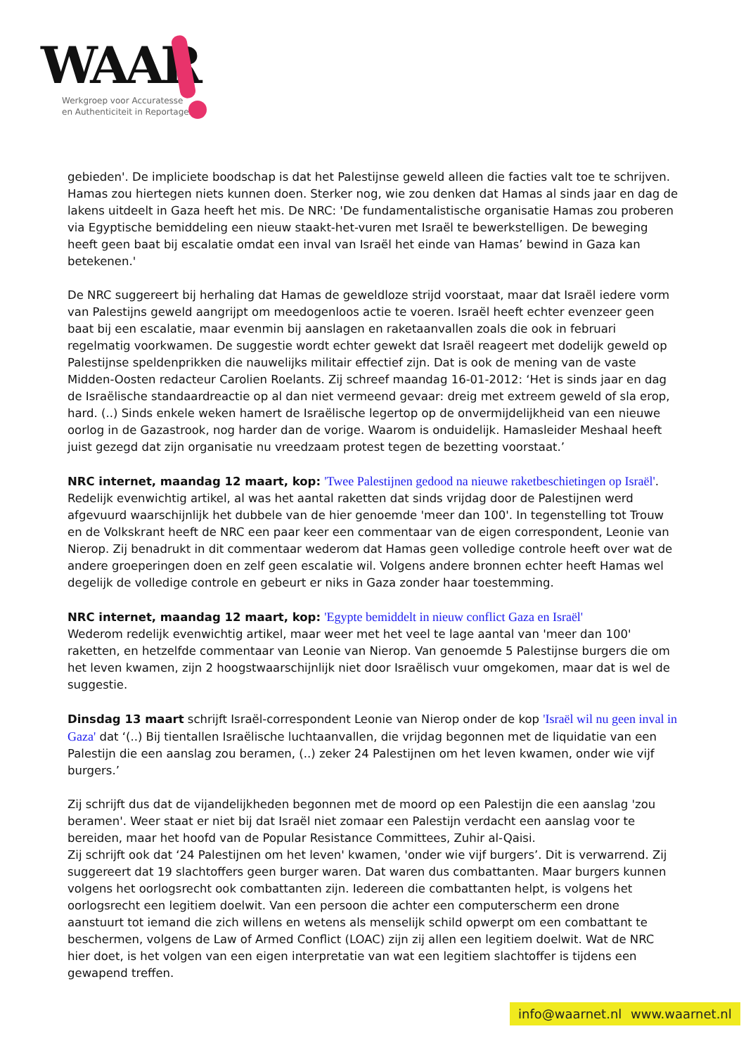WAAR
Werkgroep voor Accuratesse
en Authenticiteit in Reportages
gebieden'. De impliciete boodschap is dat het Palestijnse geweld alleen die facties valt toe te schrijven. Hamas zou hiertegen niets kunnen doen. Sterker nog, wie zou denken dat Hamas al sinds jaar en dag de lakens uitdeelt in Gaza heeft het mis. De NRC: 'De fundamentalistische organisatie Hamas zou proberen via Egyptische bemiddeling een nieuw staakt-het-vuren met Israël te bewerkstelligen. De beweging heeft geen baat bij escalatie omdat een inval van Israël het einde van Hamas’ bewind in Gaza kan betekenen.'
De NRC suggereert bij herhaling dat Hamas de geweldloze strijd voorstaat, maar dat Israël iedere vorm van Palestijns geweld aangrijpt om meedogenloos actie te voeren. Israël heeft echter evenzeer geen baat bij een escalatie, maar evenmin bij aanslagen en raketaanvallen zoals die ook in februari regelmatig voorkwamen. De suggestie wordt echter gewekt dat Israël reageert met dodelijk geweld op Palestijnse speldenprikken die nauwelijks militair effectief zijn. Dat is ook de mening van de vaste Midden-Oosten redacteur Carolien Roelants. Zij schreef maandag 16-01-2012: ‘Het is sinds jaar en dag de Israëlische standaardreactie op al dan niet vermeend gevaar: dreig met extreem geweld of sla erop, hard. (..) Sinds enkele weken hamert de Israëlische legertop op de onvermijdelijkheid van een nieuwe oorlog in de Gazastrook, nog harder dan de vorige. Waarom is onduidelijk. Hamasleider Meshaal heeft juist gezegd dat zijn organisatie nu vreedzaam protest tegen de bezetting voorstaat.’
NRC internet, maandag 12 maart, kop: 'Twee Palestijnen gedood na nieuwe raketbeschietingen op Israël'. Redelijk evenwichtig artikel, al was het aantal raketten dat sinds vrijdag door de Palestijnen werd afgevuurd waarschijnlijk het dubbele van de hier genoemde 'meer dan 100'. In tegenstelling tot Trouw en de Volkskrant heeft de NRC een paar keer een commentaar van de eigen correspondent, Leonie van Nierop. Zij benadrukt in dit commentaar wederom dat Hamas geen volledige controle heeft over wat de andere groeperingen doen en zelf geen escalatie wil. Volgens andere bronnen echter heeft Hamas wel degelijk de volledige controle en gebeurt er niks in Gaza zonder haar toestemming.
NRC internet, maandag 12 maart, kop: 'Egypte bemiddelt in nieuw conflict Gaza en Israël'
Wederom redelijk evenwichtig artikel, maar weer met het veel te lage aantal van 'meer dan 100' raketten, en hetzelfde commentaar van Leonie van Nierop. Van genoemde 5 Palestijnse burgers die om het leven kwamen, zijn 2 hoogstwaarschijnlijk niet door Israëlisch vuur omgekomen, maar dat is wel de suggestie.
Dinsdag 13 maart schrijft Israël-correspondent Leonie van Nierop onder de kop 'Israël wil nu geen inval in Gaza' dat ‘(..) Bij tientallen Israëlische luchtaanvallen, die vrijdag begonnen met de liquidatie van een Palestijn die een aanslag zou beramen, (..) zeker 24 Palestijnen om het leven kwamen, onder wie vijf burgers.’
Zij schrijft dus dat de vijandelijkheden begonnen met de moord op een Palestijn die een aanslag 'zou beramen'. Weer staat er niet bij dat Israël niet zomaar een Palestijn verdacht een aanslag voor te bereiden, maar het hoofd van de Popular Resistance Committees, Zuhir al-Qaisi.
Zij schrijft ook dat ‘24 Palestijnen om het leven' kwamen, 'onder wie vijf burgers’. Dit is verwarrend. Zij suggereert dat 19 slachtoffers geen burger waren. Dat waren dus combattanten. Maar burgers kunnen volgens het oorlogsrecht ook combattanten zijn. Iedereen die combattanten helpt, is volgens het oorlogsrecht een legitiem doelwit. Van een persoon die achter een computerscherm een drone aanstuurt tot iemand die zich willens en wetens als menselijk schild opwerpt om een combattant te beschermen, volgens de Law of Armed Conflict (LOAC) zijn zij allen een legitiem doelwit. Wat de NRC hier doet, is het volgen van een eigen interpretatie van wat een legitiem slachtoffer is tijdens een gewapend treffen.
info@waarnet.nl www.waarnet.nl